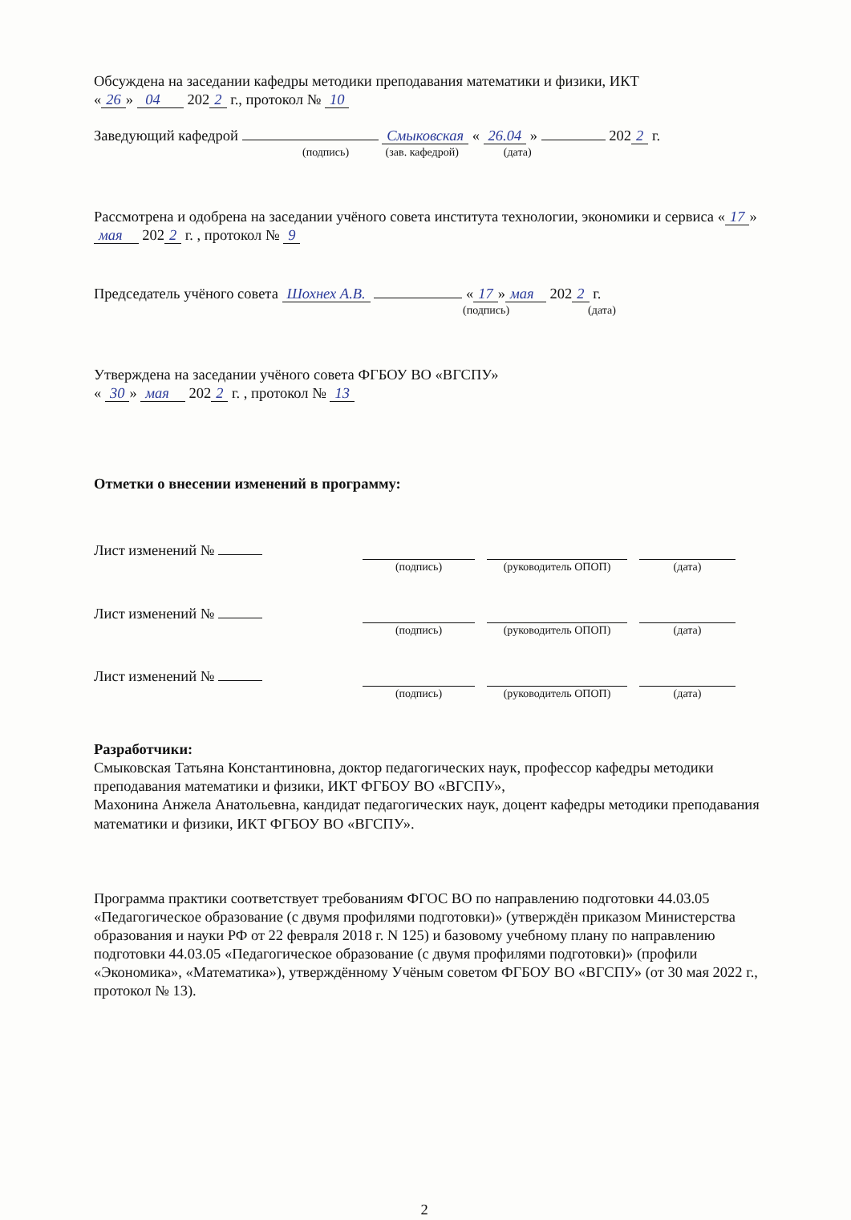Обсуждена на заседании кафедры методики преподавания математики и физики, ИКТ
« 26 » 04 202 2 г., протокол № 10
Заведующий кафедрой Смыковская « 26.04 » 202 2 г.
(подпись) (зав. кафедрой) (дата)
Рассмотрена и одобрена на заседании учёного совета института технологии, экономики и сервиса « 17 » мая 202 2 г. , протокол № 9
Председатель учёного совета Шохнех А.В. « 17 » мая 202 2 г.
(подпись) (дата)
Утверждена на заседании учёного совета ФГБОУ ВО «ВГСПУ»
« 30 » мая 202 2 г. , протокол № 13
Отметки о внесении изменений в программу:
Лист изменений №
(подпись)
(руководитель ОПОП)
(дата)
Лист изменений №
(подпись)
(руководитель ОПОП)
(дата)
Лист изменений №
(подпись)
(руководитель ОПОП)
(дата)
Разработчики:
Смыковская Татьяна Константиновна, доктор педагогических наук, профессор кафедры методики преподавания математики и физики, ИКТ ФГБОУ ВО «ВГСПУ»,
Махонина Анжела Анатольевна, кандидат педагогических наук, доцент кафедры методики преподавания математики и физики, ИКТ ФГБОУ ВО «ВГСПУ».
Программа практики соответствует требованиям ФГОС ВО по направлению подготовки 44.03.05 «Педагогическое образование (с двумя профилями подготовки)» (утверждён приказом Министерства образования и науки РФ от 22 февраля 2018 г. N 125) и базовому учебному плану по направлению подготовки 44.03.05 «Педагогическое образование (с двумя профилями подготовки)» (профили «Экономика», «Математика»), утверждённому Учёным советом ФГБОУ ВО «ВГСПУ» (от 30 мая 2022 г., протокол № 13).
2